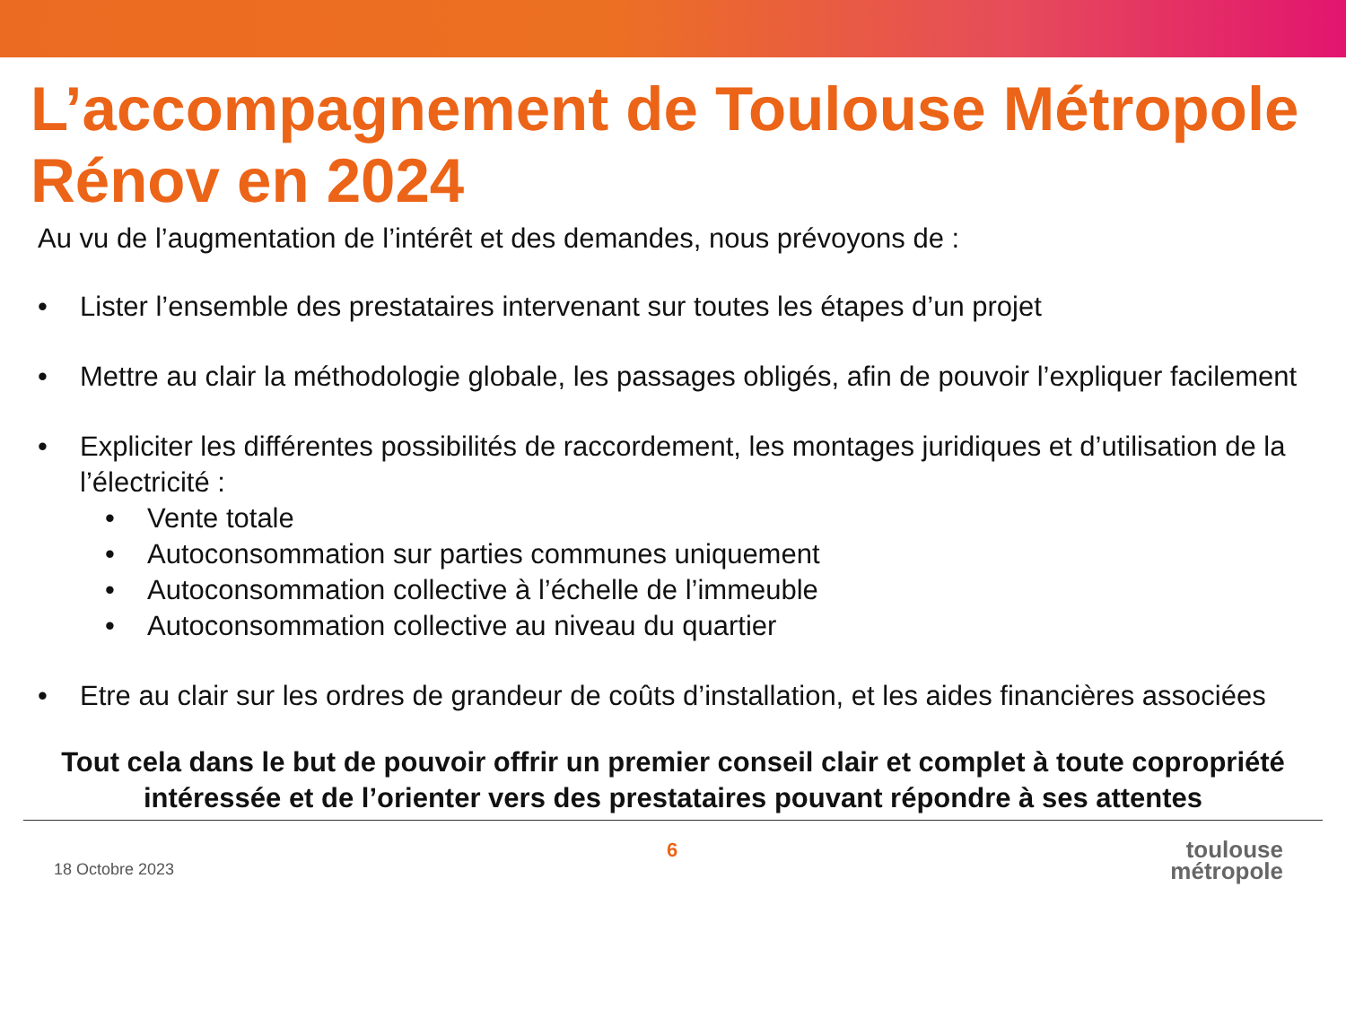L’accompagnement de Toulouse Métropole Rénov en 2024
Au vu de l’augmentation de l’intérêt et des demandes, nous prévoyons de :
• Lister l’ensemble des prestataires intervenant sur toutes les étapes d’un projet
• Mettre au clair la méthodologie globale, les passages obligés, afin de pouvoir l’expliquer facilement
• Expliciter les différentes possibilités de raccordement, les montages juridiques et d’utilisation de la l’électricité :
• Vente totale
• Autoconsommation sur parties communes uniquement
• Autoconsommation collective à l’échelle de l’immeuble
• Autoconsommation collective au niveau du quartier
• Etre au clair sur les ordres de grandeur de coûts d’installation, et les aides financières associées
Tout cela dans le but de pouvoir offrir un premier conseil clair et complet à toute copropriété intéressée et de l’orienter vers des prestataires pouvant répondre à ses attentes
18 Octobre 2023
6
toulouse
métropole